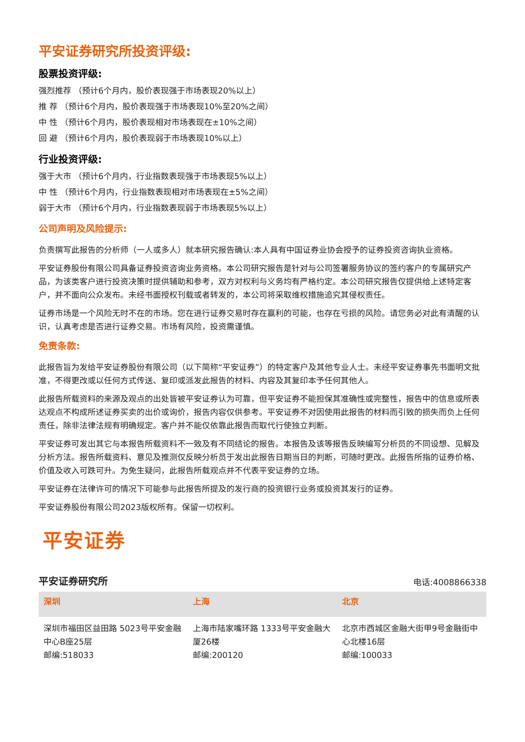平安证券研究所投资评级:
股票投资评级:
强烈推荐 （预计6个月内，股价表现强于市场表现20%以上）
推 荐 （预计6个月内，股价表现强于市场表现10%至20%之间）
中 性 （预计6个月内，股价表现相对市场表现在±10%之间）
回 避 （预计6个月内，股价表现弱于市场表现10%以上）
行业投资评级:
强于大市 （预计6个月内，行业指数表现强于市场表现5%以上）
中 性 （预计6个月内，行业指数表现相对市场表现在±5%之间）
弱于大市 （预计6个月内，行业指数表现弱于市场表现5%以上）
公司声明及风险提示:
负责撰写此报告的分析师（一人或多人）就本研究报告确认:本人具有中国证券业协会授予的证券投资咨询执业资格。
平安证券股份有限公司具备证券投资咨询业务资格。本公司研究报告是针对与公司签署服务协议的签约客户的专属研究产品，为该类客户进行投资决策时提供辅助和参考，双方对权利与义务均有严格约定。本公司研究报告仅提供给上述特定客户，并不面向公众发布。未经书面授权刊载或者转发的，本公司将采取维权措施追究其侵权责任。
证券市场是一个风险无时不在的市场。您在进行证券交易时存在赢利的可能，也存在亏损的风险。请您务必对此有清醒的认识，认真考虑是否进行证券交易。市场有风险，投资需谨慎。
免责条款:
此报告旨为发给平安证券股份有限公司（以下简称“平安证券”）的特定客户及其他专业人士。未经平安证券事先书面明文批准，不得更改或以任何方式传送、复印或派发此报告的材料、内容及其复印本予任何其他人。
此报告所载资料的来源及观点的出处皆被平安证券认为可靠，但平安证券不能担保其准确性或完整性，报告中的信息或所表达观点不构成所述证券买卖的出价或询价，报告内容仅供参考。平安证券不对因使用此报告的材料而引致的损失而负上任何责任，除非法律法规有明确规定。客户并不能仅依靠此报告而取代行使独立判断。
平安证券可发出其它与本报告所载资料不一致及有不同结论的报告。本报告及该等报告反映编写分析员的不同设想、见解及分析方法。报告所载资料、意见及推测仅反映分析员于发出此报告日期当日的判断，可随时更改。此报告所指的证券价格、价值及收入可跌可升。为免生疑问，此报告所载观点并不代表平安证券的立场。
平安证券在法律许可的情况下可能参与此报告所提及的发行商的投资银行业务或投资其发行的证券。
平安证券股份有限公司2023版权所有。保留一切权利。
平安证券
平安证券研究所 电话:4008866338
| 深圳 | 上海 | 北京 |
| --- | --- | --- |
| 深圳市福田区益田路 5023号平安金融中心B座25层 邮编:518033 | 上海市陆家嘴环路 1333号平安金融大厦26楼 邮编:200120 | 北京市西城区金融大街甲9号金融街中心北楼16层 邮编:100033 |